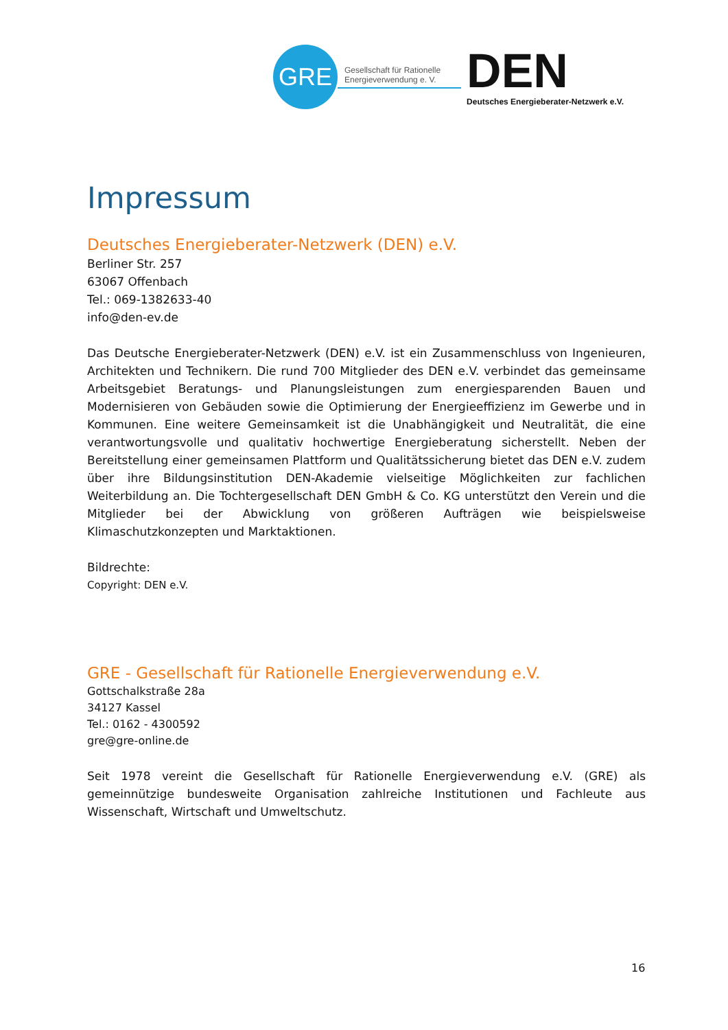GRE
Gesellschaft für Rationelle
Energieverwendung e. V.
DEN
Deutsches Energieberater-Netzwerk e.V.
Impressum
Deutsches Energieberater-Netzwerk (DEN) e.V.
Berliner Str. 257
63067 Offenbach
Tel.: 069-1382633-40
info@den-ev.de
Das Deutsche Energieberater-Netzwerk (DEN) e.V. ist ein Zusammenschluss von Ingenieuren, Architekten und Technikern. Die rund 700 Mitglieder des DEN e.V. verbindet das gemeinsame Arbeitsgebiet Beratungs- und Planungsleistungen zum energiesparenden Bauen und Modernisieren von Gebäuden sowie die Optimierung der Energieeffizienz im Gewerbe und in Kommunen. Eine weitere Gemeinsamkeit ist die Unabhängigkeit und Neutralität, die eine verantwortungsvolle und qualitativ hochwertige Energieberatung sicherstellt. Neben der Bereitstellung einer gemeinsamen Plattform und Qualitätssicherung bietet das DEN e.V. zudem über ihre Bildungsinstitution DEN-Akademie vielseitige Möglichkeiten zur fachlichen Weiterbildung an. Die Tochtergesellschaft DEN GmbH & Co. KG unterstützt den Verein und die Mitglieder bei der Abwicklung von größeren Aufträgen wie beispielsweise Klimaschutzkonzepten und Marktaktionen.
Bildrechte:
Copyright: DEN e.V.
GRE - Gesellschaft für Rationelle Energieverwendung e.V.
Gottschalkstraße 28a
34127 Kassel
Tel.: 0162 - 4300592
gre@gre-online.de
Seit 1978 vereint die Gesellschaft für Rationelle Energieverwendung e.V. (GRE) als gemeinnützige bundesweite Organisation zahlreiche Institutionen und Fachleute aus Wissenschaft, Wirtschaft und Umweltschutz.
16